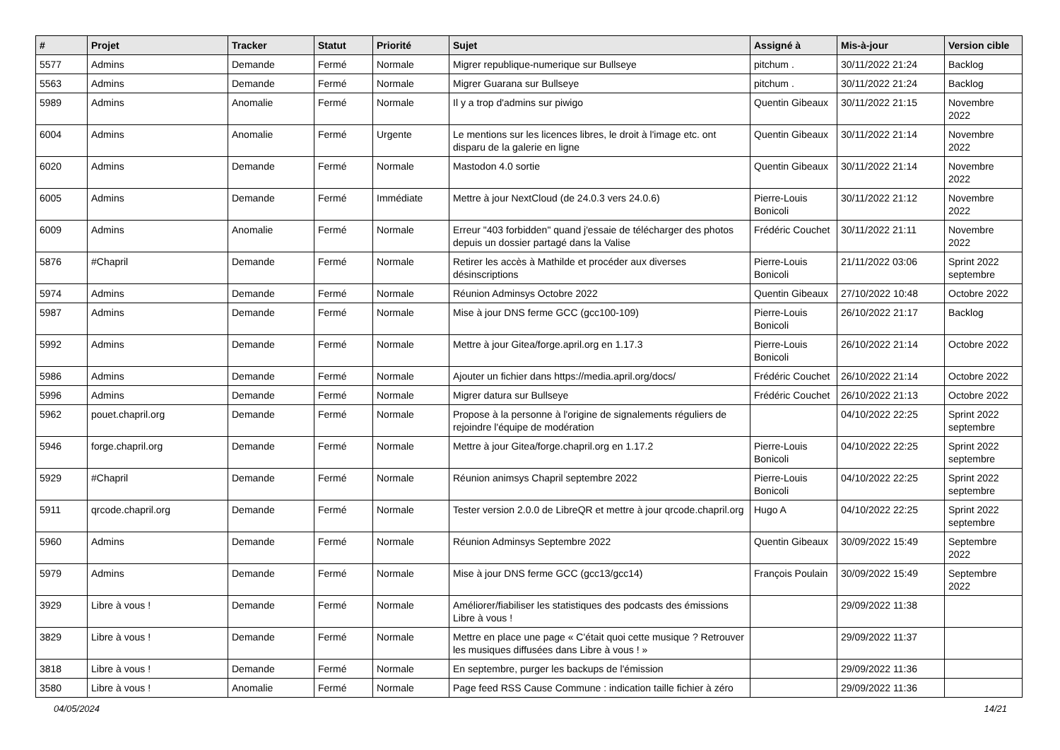| # | Projet | Tracker | Statut | Priorité | Sujet | Assigné à | Mis-à-jour | Version cible |
| --- | --- | --- | --- | --- | --- | --- | --- | --- |
| 5577 | Admins | Demande | Fermé | Normale | Migrer republique-numerique sur Bullseye | pitchum . | 30/11/2022 21:24 | Backlog |
| 5563 | Admins | Demande | Fermé | Normale | Migrer Guarana sur Bullseye | pitchum . | 30/11/2022 21:24 | Backlog |
| 5989 | Admins | Anomalie | Fermé | Normale | Il y a trop d'admins sur piwigo | Quentin Gibeaux | 30/11/2022 21:15 | Novembre 2022 |
| 6004 | Admins | Anomalie | Fermé | Urgente | Le mentions sur les licences libres, le droit à l'image etc. ont disparu de la galerie en ligne | Quentin Gibeaux | 30/11/2022 21:14 | Novembre 2022 |
| 6020 | Admins | Demande | Fermé | Normale | Mastodon 4.0 sortie | Quentin Gibeaux | 30/11/2022 21:14 | Novembre 2022 |
| 6005 | Admins | Demande | Fermé | Immédiate | Mettre à jour NextCloud (de 24.0.3 vers 24.0.6) | Pierre-Louis Bonicoli | 30/11/2022 21:12 | Novembre 2022 |
| 6009 | Admins | Anomalie | Fermé | Normale | Erreur "403 forbidden" quand j'essaie de télécharger des photos depuis un dossier partagé dans la Valise | Frédéric Couchet | 30/11/2022 21:11 | Novembre 2022 |
| 5876 | #Chapril | Demande | Fermé | Normale | Retirer les accès à Mathilde et procéder aux diverses désinscriptions | Pierre-Louis Bonicoli | 21/11/2022 03:06 | Sprint 2022 septembre |
| 5974 | Admins | Demande | Fermé | Normale | Réunion Adminsys Octobre 2022 | Quentin Gibeaux | 27/10/2022 10:48 | Octobre 2022 |
| 5987 | Admins | Demande | Fermé | Normale | Mise à jour DNS ferme GCC (gcc100-109) | Pierre-Louis Bonicoli | 26/10/2022 21:17 | Backlog |
| 5992 | Admins | Demande | Fermé | Normale | Mettre à jour Gitea/forge.april.org en 1.17.3 | Pierre-Louis Bonicoli | 26/10/2022 21:14 | Octobre 2022 |
| 5986 | Admins | Demande | Fermé | Normale | Ajouter un fichier dans https://media.april.org/docs/ | Frédéric Couchet | 26/10/2022 21:14 | Octobre 2022 |
| 5996 | Admins | Demande | Fermé | Normale | Migrer datura sur Bullseye | Frédéric Couchet | 26/10/2022 21:13 | Octobre 2022 |
| 5962 | pouet.chapril.org | Demande | Fermé | Normale | Propose à la personne à l'origine de signalements réguliers de rejoindre l'équipe de modération | | 04/10/2022 22:25 | Sprint 2022 septembre |
| 5946 | forge.chapril.org | Demande | Fermé | Normale | Mettre à jour Gitea/forge.chapril.org en 1.17.2 | Pierre-Louis Bonicoli | 04/10/2022 22:25 | Sprint 2022 septembre |
| 5929 | #Chapril | Demande | Fermé | Normale | Réunion animsys Chapril septembre 2022 | Pierre-Louis Bonicoli | 04/10/2022 22:25 | Sprint 2022 septembre |
| 5911 | qrcode.chapril.org | Demande | Fermé | Normale | Tester version 2.0.0 de LibreQR et mettre à jour qrcode.chapril.org | Hugo A | 04/10/2022 22:25 | Sprint 2022 septembre |
| 5960 | Admins | Demande | Fermé | Normale | Réunion Adminsys Septembre 2022 | Quentin Gibeaux | 30/09/2022 15:49 | Septembre 2022 |
| 5979 | Admins | Demande | Fermé | Normale | Mise à jour DNS ferme GCC (gcc13/gcc14) | François Poulain | 30/09/2022 15:49 | Septembre 2022 |
| 3929 | Libre à vous ! | Demande | Fermé | Normale | Améliorer/fiabiliser les statistiques des podcasts des émissions Libre à vous ! | | 29/09/2022 11:38 | |
| 3829 | Libre à vous ! | Demande | Fermé | Normale | Mettre en place une page « C'était quoi cette musique ? Retrouver les musiques diffusées dans Libre à vous ! » | | 29/09/2022 11:37 | |
| 3818 | Libre à vous ! | Demande | Fermé | Normale | En septembre, purger les backups de l'émission | | 29/09/2022 11:36 | |
| 3580 | Libre à vous ! | Anomalie | Fermé | Normale | Page feed RSS Cause Commune : indication taille fichier à zéro | | 29/09/2022 11:36 | |
04/05/2024 14/21